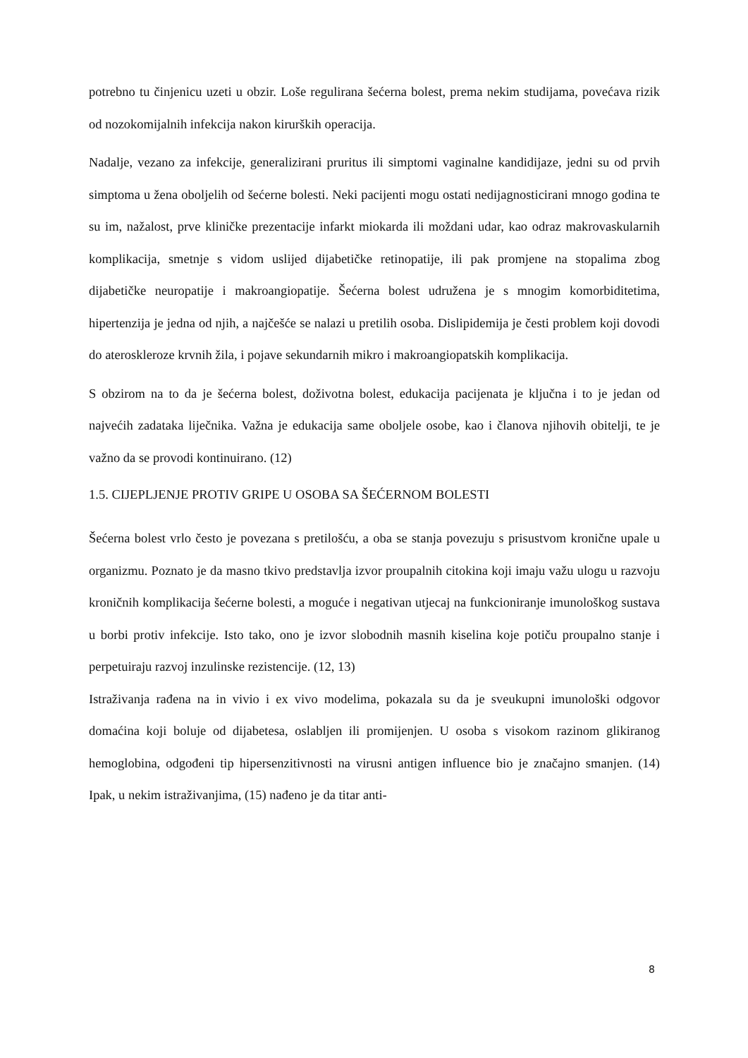potrebno tu činjenicu uzeti u obzir. Loše regulirana šećerna bolest, prema nekim studijama, povećava rizik od nozokomijalnih infekcija nakon kirurških operacija.
Nadalje, vezano za infekcije, generalizirani pruritus ili simptomi vaginalne kandidijaze, jedni su od prvih simptoma u žena oboljelih od šećerne bolesti. Neki pacijenti mogu ostati nedijagnosticirani mnogo godina te su im, nažalost, prve kliničke prezentacije infarkt miokarda ili moždani udar, kao odraz makrovaskularnih komplikacija, smetnje s vidom uslijed dijabetičke retinopatije, ili pak promjene na stopalima zbog dijabetičke neuropatije i makroangiopatije. Šećerna bolest udružena je s mnogim komorbiditetima, hipertenzija je jedna od njih, a najčešće se nalazi u pretilih osoba. Dislipidemija je česti problem koji dovodi do ateroskleroze krvnih žila, i pojave sekundarnih mikro i makroangiopatskih komplikacija.
S obzirom na to da je šećerna bolest, doživotna bolest, edukacija pacijenata je ključna i to je jedan od najvećih zadataka liječnika. Važna je edukacija same oboljele osobe, kao i članova njihovih obitelji, te je važno da se provodi kontinuirano. (12)
1.5. CIJEPLJENJE PROTIV GRIPE U OSOBA SA ŠEĆERNOM BOLESTI
Šećerna bolest vrlo često je povezana s pretilošću, a oba se stanja povezuju s prisustvom kronične upale u organizmu. Poznato je da masno tkivo predstavlja izvor proupalnih citokina koji imaju važu ulogu u razvoju kroničnih komplikacija šećerne bolesti, a moguće i negativan utjecaj na funkcioniranje imunološkog sustava u borbi protiv infekcije. Isto tako, ono je izvor slobodnih masnih kiselina koje potiču proupalno stanje i perpetuiraju razvoj inzulinske rezistencije. (12, 13)
Istraživanja rađena na in vivio i ex vivo modelima, pokazala su da je sveukupni imunološki odgovor domaćina koji boluje od dijabetesa, oslabljen ili promijenjen. U osoba s visokom razinom glikiranog hemoglobina, odgođeni tip hipersenzitivnosti na virusni antigen influence bio je značajno smanjen. (14) Ipak, u nekim istraživanjima, (15) nađeno je da titar anti-
8